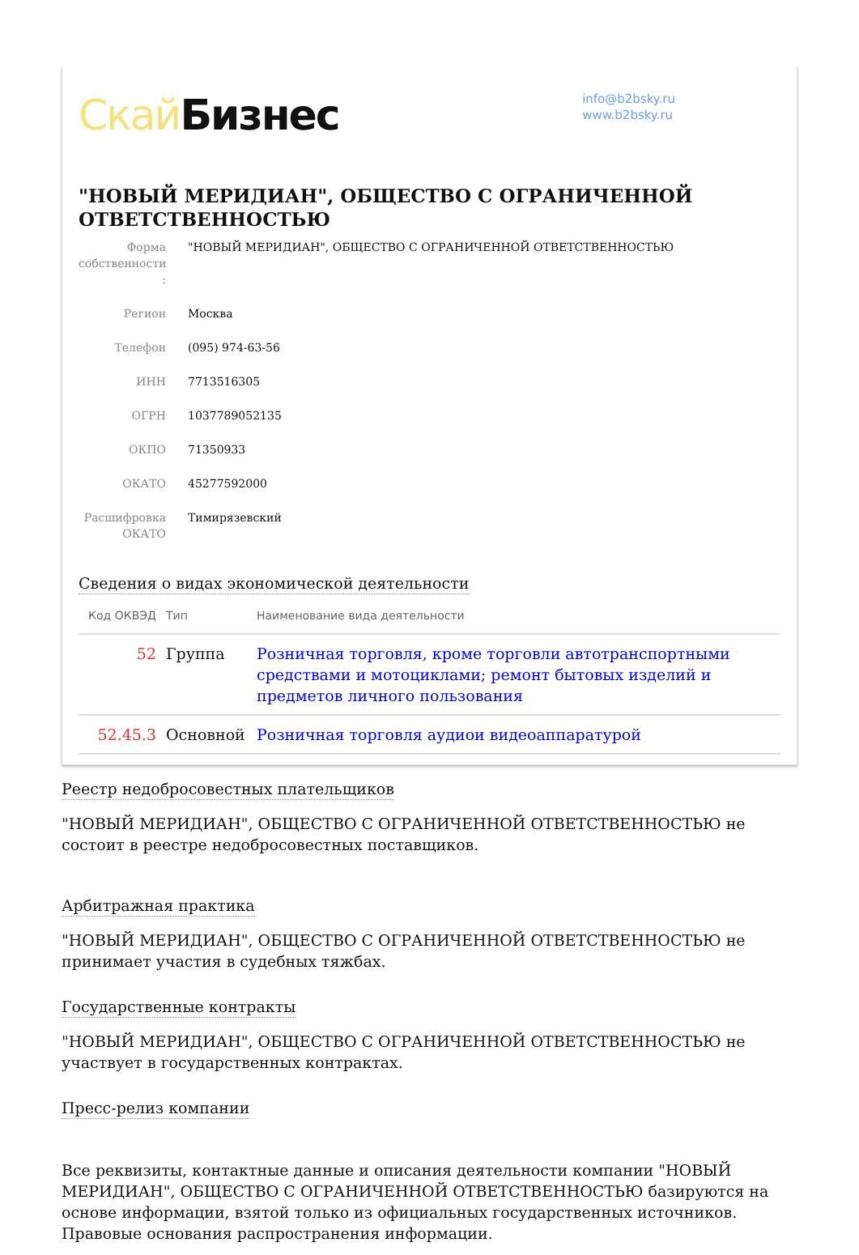Скай Бизнес
info@b2bsky.ru
www.b2bsky.ru
"НОВЫЙ МЕРИДИАН", ОБЩЕСТВО С ОГРАНИЧЕННОЙ ОТВЕТСТВЕННОСТЬЮ
Форма собственности :
"НОВЫЙ МЕРИДИАН", ОБЩЕСТВО С ОГРАНИЧЕННОЙ ОТВЕТСТВЕННОСТЬЮ
Регион Москва
Телефон (095) 974-63-56
ИНН 7713516305
ОГРН 1037789052135
ОКПО 71350933
ОКАТО 45277592000
Расшифровка ОКАТО
Тимирязевский
Сведения о видах экономической деятельности
| Код ОКВЭД | Тип | Наименование вида деятельности |
| --- | --- | --- |
| 52 | Группа | Розничная торговля, кроме торговли автотранспортными средствами и мотоциклами; ремонт бытовых изделий и предметов личного пользования |
| 52.45.3 | Основной | Розничная торговля аудиои видеоаппаратурой |
Реестр недобросовестных плательщиков
"НОВЫЙ МЕРИДИАН", ОБЩЕСТВО С ОГРАНИЧЕННОЙ ОТВЕТСТВЕННОСТЬЮ не состоит в реестре недобросовестных поставщиков.
Арбитражная практика
"НОВЫЙ МЕРИДИАН", ОБЩЕСТВО С ОГРАНИЧЕННОЙ ОТВЕТСТВЕННОСТЬЮ не принимает участия в судебных тяжбах.
Государственные контракты
"НОВЫЙ МЕРИДИАН", ОБЩЕСТВО С ОГРАНИЧЕННОЙ ОТВЕТСТВЕННОСТЬЮ не участвует в государственных контрактах.
Пресс-релиз компании
Все реквизиты, контактные данные и описания деятельности компании "НОВЫЙ МЕРИДИАН", ОБЩЕСТВО С ОГРАНИЧЕННОЙ ОТВЕТСТВЕННОСТЬЮ базируются на основе информации, взятой только из официальных государственных источников. Правовые основания распространения информации.